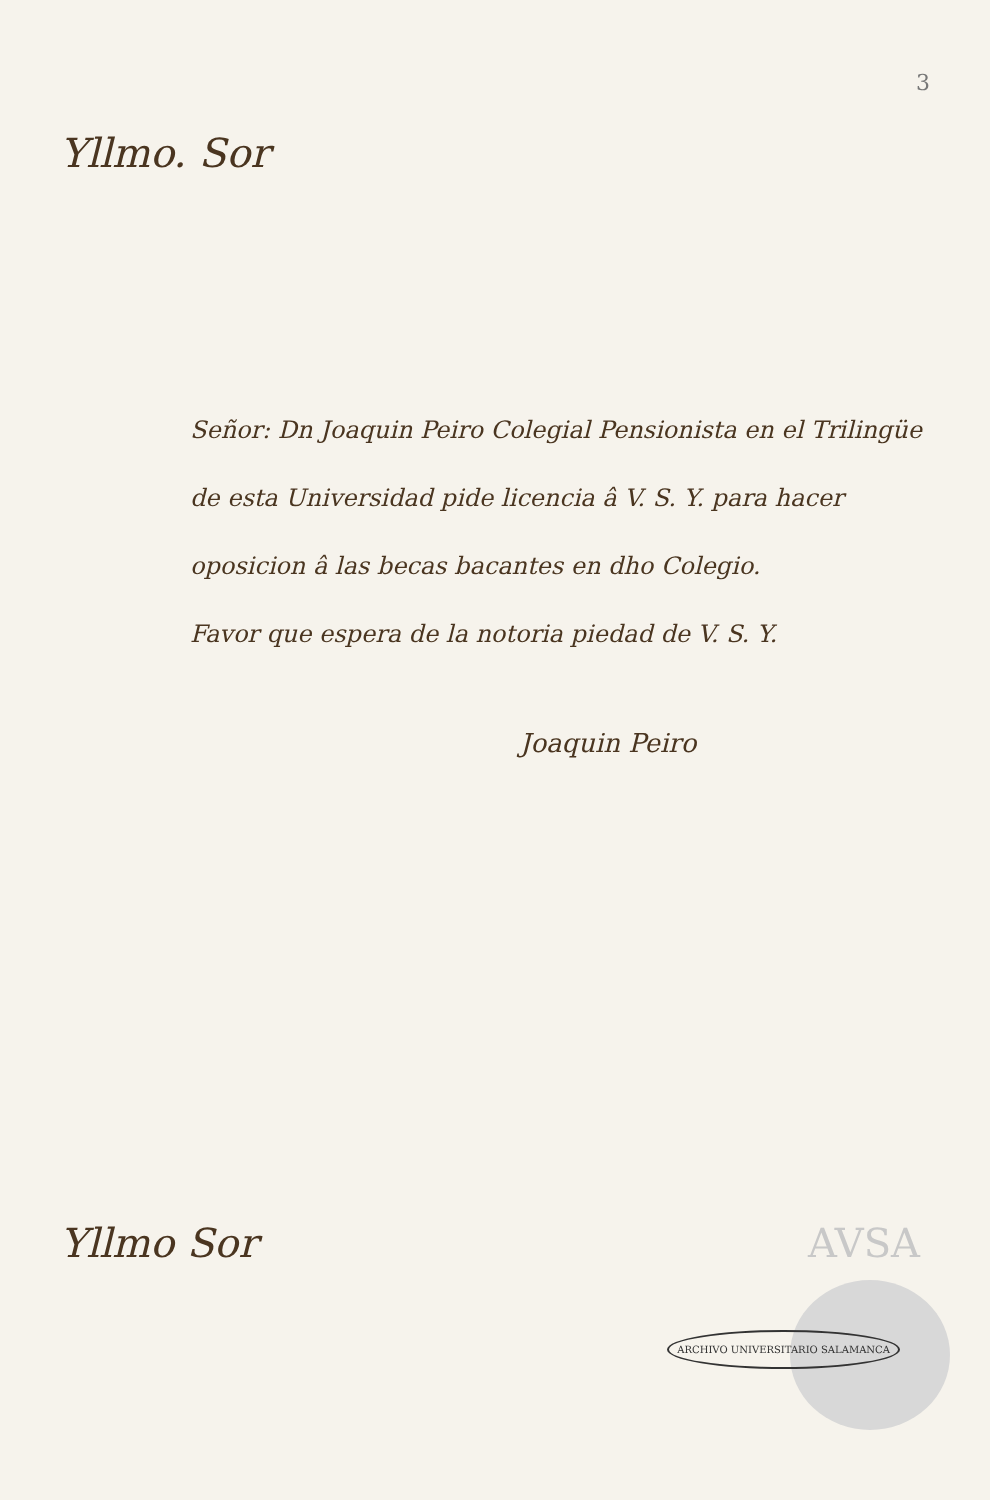3
Yllmo. Sor
Señor: Dn Joaquin Peiro Colegial Pensionista en el Trilingüe de esta Universidad pide licencia â V. S. Y. para hacer oposicion â las becas bacantes en dho Colegio.
Favor que espera de la notoria piedad de V. S. Y.
Joaquin Peiro
Yllmo Sor AVSA
ARCHIVO UNIVERSITARIO SALAMANCA